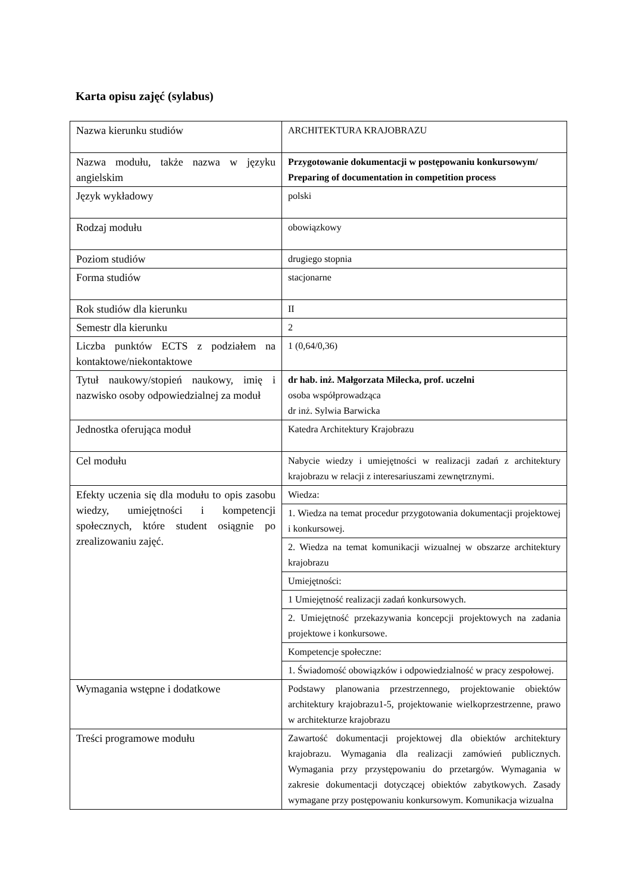Karta opisu zajęć (sylabus)
| Nazwa kierunku studiów | ARCHITEKTURA KRAJOBRAZU |
| Nazwa modułu, także nazwa w języku angielskim | Przygotowanie dokumentacji w postępowaniu konkursowym/ Preparing of documentation in competition process |
| Język wykładowy | polski |
| Rodzaj modułu | obowiązkowy |
| Poziom studiów | drugiego stopnia |
| Forma studiów | stacjonarne |
| Rok studiów dla kierunku | II |
| Semestr dla kierunku | 2 |
| Liczba punktów ECTS z podziałem na kontaktowe/niekontaktowe | 1 (0,64/0,36) |
| Tytuł naukowy/stopień naukowy, imię i nazwisko osoby odpowiedzialnej za moduł | dr hab. inż. Małgorzata Milecka, prof. uczelni osoba współprowadząca dr inż. Sylwia Barwicka |
| Jednostka oferująca moduł | Katedra Architektury Krajobrazu |
| Cel modułu | Nabycie wiedzy i umiejętności w realizacji zadań z architektury krajobrazu w relacji z interesariuszami zewnętrznymi. |
| Efekty uczenia się dla modułu to opis zasobu wiedzy, umiejętności i kompetencji społecznych, które student osiągnie po zrealizowaniu zajęć. | Wiedza: |
| | 1. Wiedza na temat procedur przygotowania dokumentacji projektowej i konkursowej. |
| | 2. Wiedza na temat komunikacji wizualnej w obszarze architektury krajobrazu |
| | Umiejętności: |
| | 1 Umiejętność realizacji zadań konkursowych. |
| | 2. Umiejętność przekazywania koncepcji projektowych na zadania projektowe i konkursowe. |
| | Kompetencje społeczne: |
| | 1. Świadomość obowiązków i odpowiedzialność w pracy zespołowej. |
| Wymagania wstępne i dodatkowe | Podstawy planowania przestrzennego, projektowanie obiektów architektury krajobrazu1-5, projektowanie wielkoprzestrzenne, prawo w architekturze krajobrazu |
| Treści programowe modułu | Zawartość dokumentacji projektowej dla obiektów architektury krajobrazu. Wymagania dla realizacji zamówień publicznych. Wymagania przy przystępowaniu do przetargów. Wymagania w zakresie dokumentacji dotyczącej obiektów zabytkowych. Zasady wymagane przy postępowaniu konkursowym. Komunikacja wizualna |